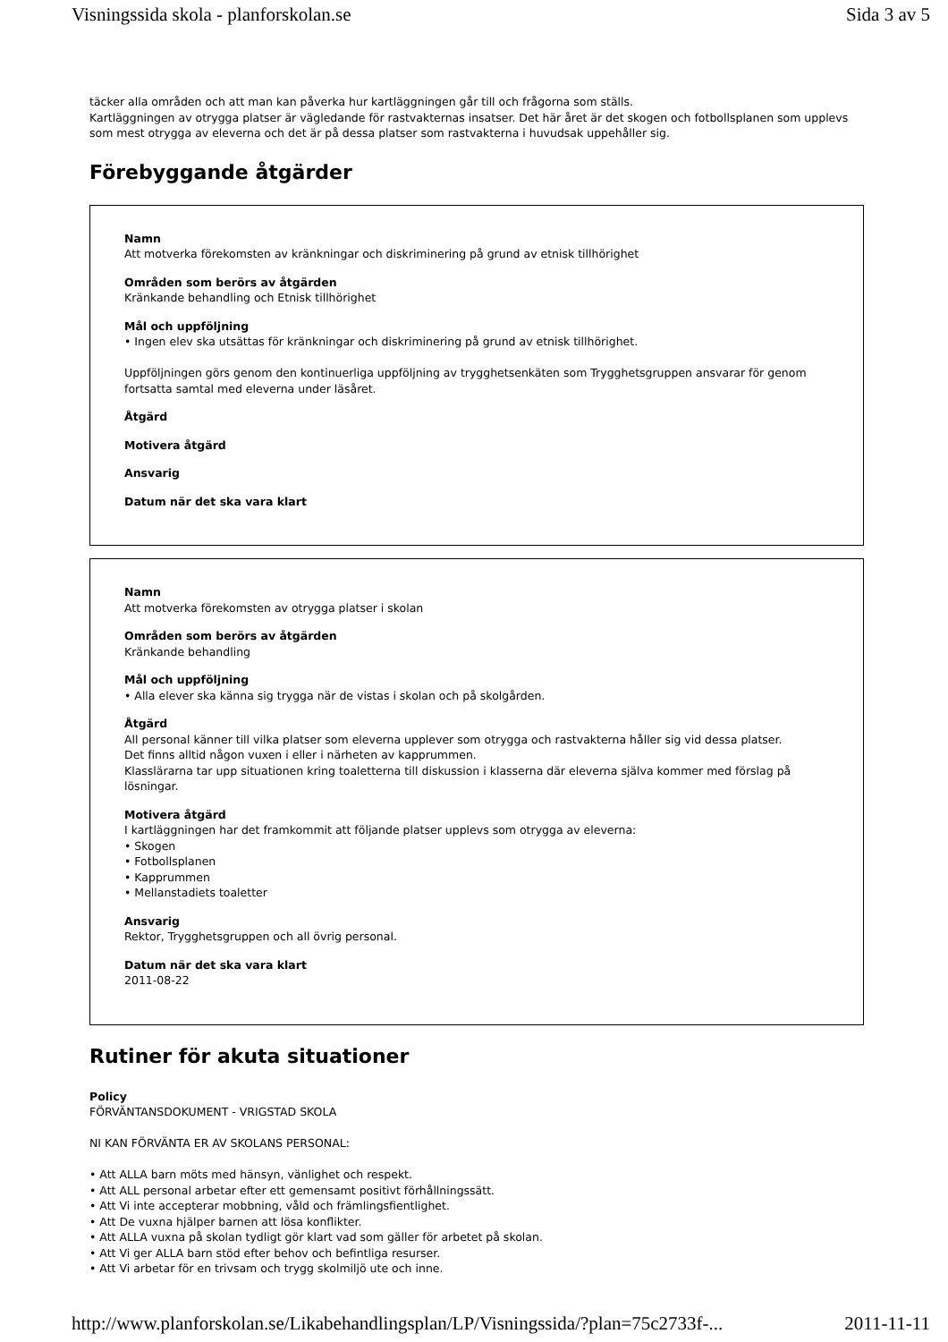Visningssida skola - planforskolan.se Sida 3 av 5
täcker alla områden och att man kan påverka hur kartläggningen går till och frågorna som ställs.
Kartläggningen av otrygga platser är vägledande för rastvakternas insatser. Det här året är det skogen och fotbollsplanen som upplevs som mest otrygga av eleverna och det är på dessa platser som rastvakterna i huvudsak uppehåller sig.
Förebyggande åtgärder
Namn
Att motverka förekomsten av kränkningar och diskriminering på grund av etnisk tillhörighet
Områden som berörs av åtgärden
Kränkande behandling och Etnisk tillhörighet
Mål och uppföljning
• Ingen elev ska utsättas för kränkningar och diskriminering på grund av etnisk tillhörighet.
Uppföljningen görs genom den kontinuerliga uppföljning av trygghetsenkäten som Trygghetsgruppen ansvarar för genom fortsatta samtal med eleverna under läsåret.
Åtgärd
Motivera åtgärd
Ansvarig
Datum när det ska vara klart
Namn
Att motverka förekomsten av otrygga platser i skolan
Områden som berörs av åtgärden
Kränkande behandling
Mål och uppföljning
• Alla elever ska känna sig trygga när de vistas i skolan och på skolgården.
Åtgärd
All personal känner till vilka platser som eleverna upplever som otrygga och rastvakterna håller sig vid dessa platser.
Det finns alltid någon vuxen i eller i närheten av kapprummen.
Klasslärarna tar upp situationen kring toaletterna till diskussion i klasserna där eleverna själva kommer med förslag på lösningar.
Motivera åtgärd
I kartläggningen har det framkommit att följande platser upplevs som otrygga av eleverna:
• Skogen
• Fotbollsplanen
• Kapprummen
• Mellanstadiets toaletter
Ansvarig
Rektor, Trygghetsgruppen och all övrig personal.
Datum när det ska vara klart
2011-08-22
Rutiner för akuta situationer
Policy
FÖRVÄNTANSDOKUMENT - VRIGSTAD SKOLA
NI KAN FÖRVÄNTA ER AV SKOLANS PERSONAL:
• Att ALLA barn möts med hänsyn, vänlighet och respekt.
• Att ALL personal arbetar efter ett gemensamt positivt förhållningssätt.
• Att Vi inte accepterar mobbning, våld och främlingsfientlighet.
• Att De vuxna hjälper barnen att lösa konflikter.
• Att ALLA vuxna på skolan tydligt gör klart vad som gäller för arbetet på skolan.
• Att Vi ger ALLA barn stöd efter behov och befintliga resurser.
• Att Vi arbetar för en trivsam och trygg skolmiljö ute och inne.
http://www.planforskolan.se/Likabehandlingsplan/LP/Visningssida/?plan=75c2733f-... 2011-11-11